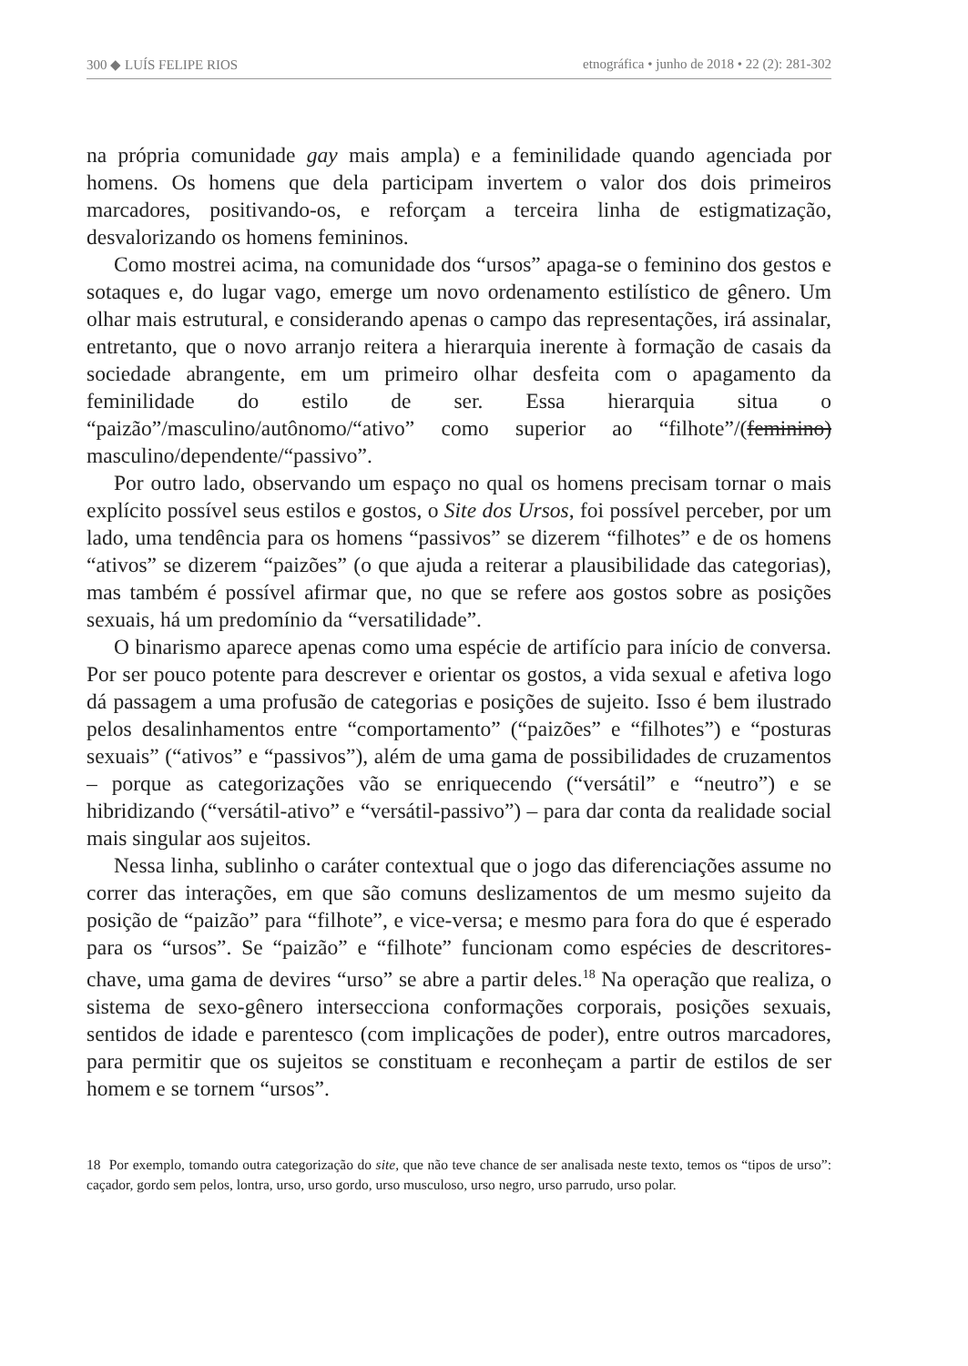300 ◆ LUÍS FELIPE RIOS etnográfica • junho de 2018 • 22 (2): 281-302
na própria comunidade gay mais ampla) e a feminilidade quando agenciada por homens. Os homens que dela participam invertem o valor dos dois primeiros marcadores, positivando-os, e reforçam a terceira linha de estigmatização, desvalorizando os homens femininos.
Como mostrei acima, na comunidade dos “ursos” apaga-se o feminino dos gestos e sotaques e, do lugar vago, emerge um novo ordenamento estilístico de gênero. Um olhar mais estrutural, e considerando apenas o campo das representações, irá assinalar, entretanto, que o novo arranjo reitera a hierarquia inerente à formação de casais da sociedade abrangente, em um primeiro olhar desfeita com o apagamento da feminilidade do estilo de ser. Essa hierarquia situa o “paizão”/masculino/autônomo/“ativo” como superior ao “filhote”/(feminino) masculino/dependente/“passivo”.
Por outro lado, observando um espaço no qual os homens precisam tornar o mais explícito possível seus estilos e gostos, o Site dos Ursos, foi possível perceber, por um lado, uma tendência para os homens “passivos” se dizerem “filhotes” e de os homens “ativos” se dizerem “paizões” (o que ajuda a reiterar a plausibilidade das categorias), mas também é possível afirmar que, no que se refere aos gostos sobre as posições sexuais, há um predomínio da “versatilidade”.
O binarismo aparece apenas como uma espécie de artifício para início de conversa. Por ser pouco potente para descrever e orientar os gostos, a vida sexual e afetiva logo dá passagem a uma profusão de categorias e posições de sujeito. Isso é bem ilustrado pelos desalinhamentos entre “comportamento” (“paizões” e “filhotes”) e “posturas sexuais” (“ativos” e “passivos”), além de uma gama de possibilidades de cruzamentos – porque as categorizações vão se enriquecendo (“versátil” e “neutro”) e se hibridizando (“versátil-ativo” e “versátil-passivo”) – para dar conta da realidade social mais singular aos sujeitos.
Nessa linha, sublinho o caráter contextual que o jogo das diferenciações assume no correr das interações, em que são comuns deslizamentos de um mesmo sujeito da posição de “paizão” para “filhote”, e vice-versa; e mesmo para fora do que é esperado para os “ursos”. Se “paizão” e “filhote” funcionam como espécies de descritores-chave, uma gama de devires “urso” se abre a partir deles.<sup>18</sup> Na operação que realiza, o sistema de sexo-gênero intersecciona conformações corporais, posições sexuais, sentidos de idade e parentesco (com implicações de poder), entre outros marcadores, para permitir que os sujeitos se constituam e reconheçam a partir de estilos de ser homem e se tornem “ursos”.
18 Por exemplo, tomando outra categorização do site, que não teve chance de ser analisada neste texto, temos os “tipos de urso”: caçador, gordo sem pelos, lontra, urso, urso gordo, urso musculoso, urso negro, urso parrudo, urso polar.